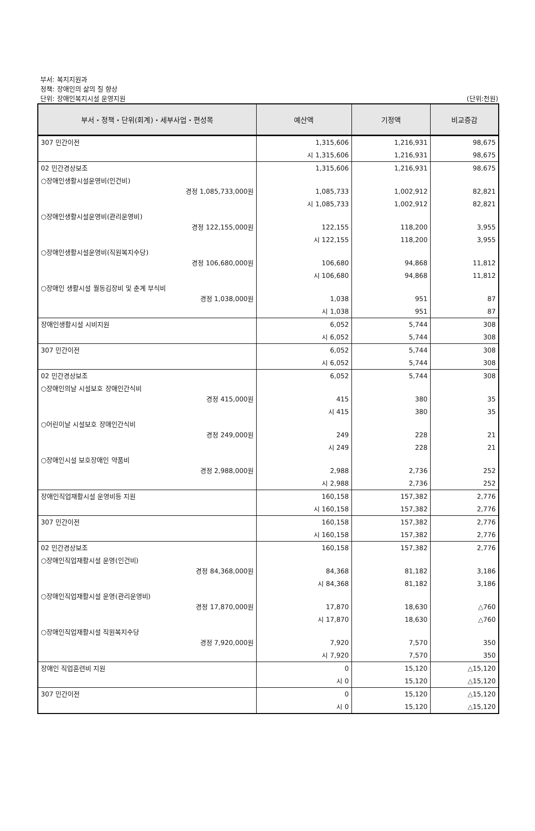부서: 복지지원과
정책: 장애인의 삶의 질 향상
단위: 장애인복지시설 운영지원 (단위:천원)
| 부서・정책・단위(회계)・세부사업・편성목 | 예산액 | 기정액 | 비교증감 |
| --- | --- | --- | --- |
| 307 민간이전 | 1,315,606 | 1,216,931 | 98,675 |
| | 시 1,315,606 | 1,216,931 | 98,675 |
| 02 민간경상보조 | 1,315,606 | 1,216,931 | 98,675 |
| ○장애인생활시설운영비(인건비) 경정 1,085,733,000원 | 1,085,733 | 1,002,912 | 82,821 |
| | 시 1,085,733 | 1,002,912 | 82,821 |
| ○장애인생활시설운영비(관리운영비) 경정 122,155,000원 | 122,155 | 118,200 | 3,955 |
| | 시 122,155 | 118,200 | 3,955 |
| ○장애인생활시설운영비(직원복지수당) 경정 106,680,000원 | 106,680 | 94,868 | 11,812 |
| | 시 106,680 | 94,868 | 11,812 |
| ○장애인 생활시설 월동김장비 및 춘계 부식비 경정 1,038,000원 | 1,038 | 951 | 87 |
| | 시 1,038 | 951 | 87 |
| 장애인생활시설 시비지원 | 6,052 | 5,744 | 308 |
| | 시 6,052 | 5,744 | 308 |
| 307 민간이전 | 6,052 | 5,744 | 308 |
| | 시 6,052 | 5,744 | 308 |
| 02 민간경상보조 | 6,052 | 5,744 | 308 |
| ○장애인의날 시설보호 장애인간식비 경정 415,000원 | 415 | 380 | 35 |
| | 시 415 | 380 | 35 |
| ○어린이날 시설보호 장애인간식비 경정 249,000원 | 249 | 228 | 21 |
| | 시 249 | 228 | 21 |
| ○장애인시설 보호장애인 약품비 경정 2,988,000원 | 2,988 | 2,736 | 252 |
| | 시 2,988 | 2,736 | 252 |
| 장애인직업재활시설 운영비등 지원 | 160,158 | 157,382 | 2,776 |
| | 시 160,158 | 157,382 | 2,776 |
| 307 민간이전 | 160,158 | 157,382 | 2,776 |
| | 시 160,158 | 157,382 | 2,776 |
| 02 민간경상보조 | 160,158 | 157,382 | 2,776 |
| ○장애인직업재활시설 운영(인건비) 경정 84,368,000원 | 84,368 | 81,182 | 3,186 |
| | 시 84,368 | 81,182 | 3,186 |
| ○장애인직업재활시설 운영(관리운영비) 경정 17,870,000원 | 17,870 | 18,630 | △760 |
| | 시 17,870 | 18,630 | △760 |
| ○장애인직업재활시설 직원복지수당 경정 7,920,000원 | 7,920 | 7,570 | 350 |
| | 시 7,920 | 7,570 | 350 |
| 장애인 직업훈련비 지원 | 0 | 15,120 | △15,120 |
| | 시 0 | 15,120 | △15,120 |
| 307 민간이전 | 0 | 15,120 | △15,120 |
| | 시 0 | 15,120 | △15,120 |